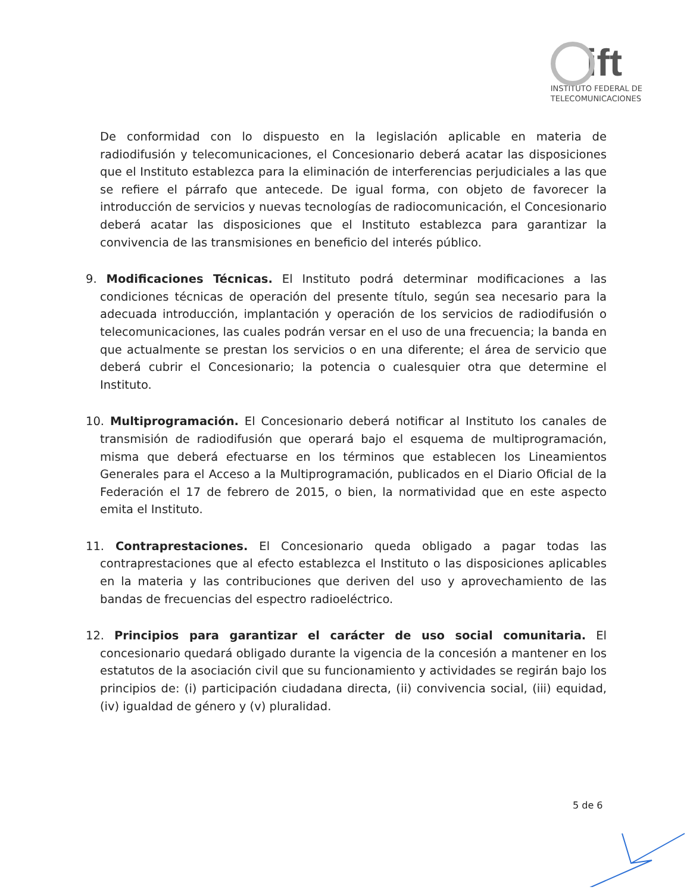ift
INSTITUTO FEDERAL DE
TELECOMUNICACIONES
De conformidad con lo dispuesto en la legislación aplicable en materia de radiodifusión y telecomunicaciones, el Concesionario deberá acatar las disposiciones que el Instituto establezca para la eliminación de interferencias perjudiciales a las que se refiere el párrafo que antecede. De igual forma, con objeto de favorecer la introducción de servicios y nuevas tecnologías de radiocomunicación, el Concesionario deberá acatar las disposiciones que el Instituto establezca para garantizar la convivencia de las transmisiones en beneficio del interés público.
9. Modificaciones Técnicas. El Instituto podrá determinar modificaciones a las condiciones técnicas de operación del presente título, según sea necesario para la adecuada introducción, implantación y operación de los servicios de radiodifusión o telecomunicaciones, las cuales podrán versar en el uso de una frecuencia; la banda en que actualmente se prestan los servicios o en una diferente; el área de servicio que deberá cubrir el Concesionario; la potencia o cualesquier otra que determine el Instituto.
10. Multiprogramación. El Concesionario deberá notificar al Instituto los canales de transmisión de radiodifusión que operará bajo el esquema de multiprogramación, misma que deberá efectuarse en los términos que establecen los Lineamientos Generales para el Acceso a la Multiprogramación, publicados en el Diario Oficial de la Federación el 17 de febrero de 2015, o bien, la normatividad que en este aspecto emita el Instituto.
11. Contraprestaciones. El Concesionario queda obligado a pagar todas las contraprestaciones que al efecto establezca el Instituto o las disposiciones aplicables en la materia y las contribuciones que deriven del uso y aprovechamiento de las bandas de frecuencias del espectro radioeléctrico.
12. Principios para garantizar el carácter de uso social comunitaria. El concesionario quedará obligado durante la vigencia de la concesión a mantener en los estatutos de la asociación civil que su funcionamiento y actividades se regirán bajo los principios de: (i) participación ciudadana directa, (ii) convivencia social, (iii) equidad, (iv) igualdad de género y (v) pluralidad.
5 de 6